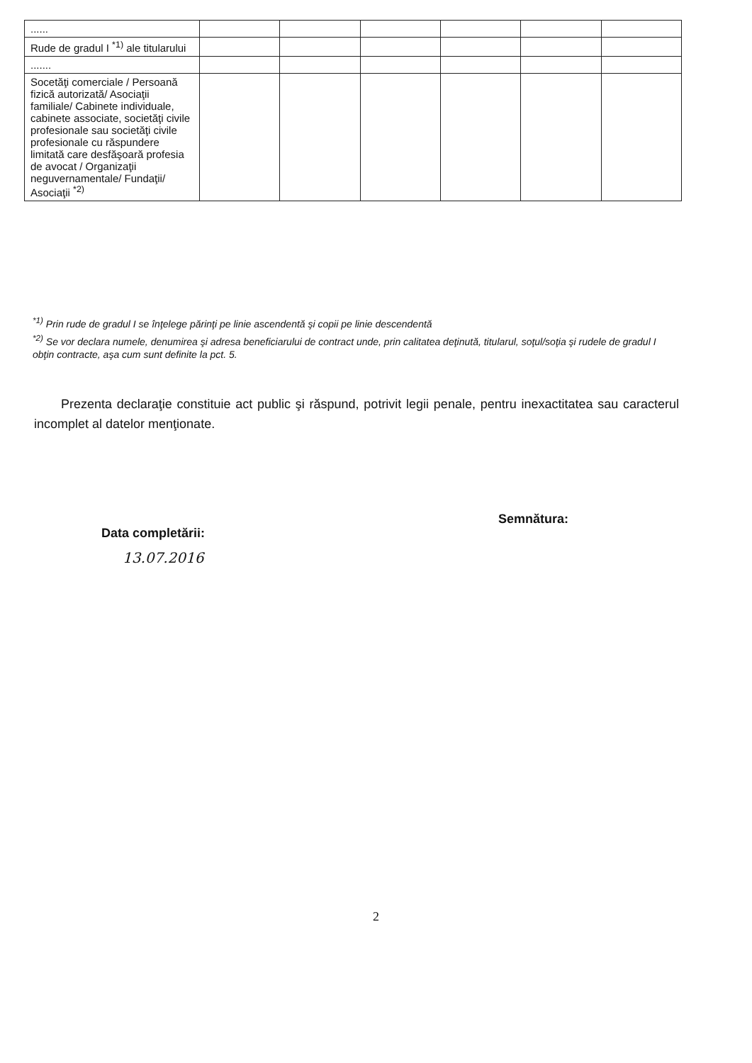| ...... | | | | | | |
| Rude de gradul I <sup>*1)</sup> ale titularului | | | | | | |
| ....... | | | | | | |
| Socetăţi comerciale / Persoană fizică autorizată/ Asociaţii familiale/ Cabinete individuale, cabinete associate, societăţi civile profesionale sau societăţi civile profesionale cu răspundere limitată care desfăşoară profesia de avocat / Organizaţii neguvernamentale/ Fundaţii/ Asociaţii <sup>*2)</sup> | | | | | | |
<sup>*1)</sup> Prin rude de gradul I se înţelege părinţi pe linie ascendentă şi copii pe linie descendentă
<sup>*2)</sup> Se vor declara numele, denumirea şi adresa beneficiarului de contract unde, prin calitatea deţinută, titularul, soţul/soţia şi rudele de gradul I obţin contracte, aşa cum sunt definite la pct. 5.
Prezenta declaraţie constituie act public şi răspund, potrivit legii penale, pentru inexactitatea sau caracterul incomplet al datelor menţionate.
Data completării:
13.07.2016
Semnătura:
2